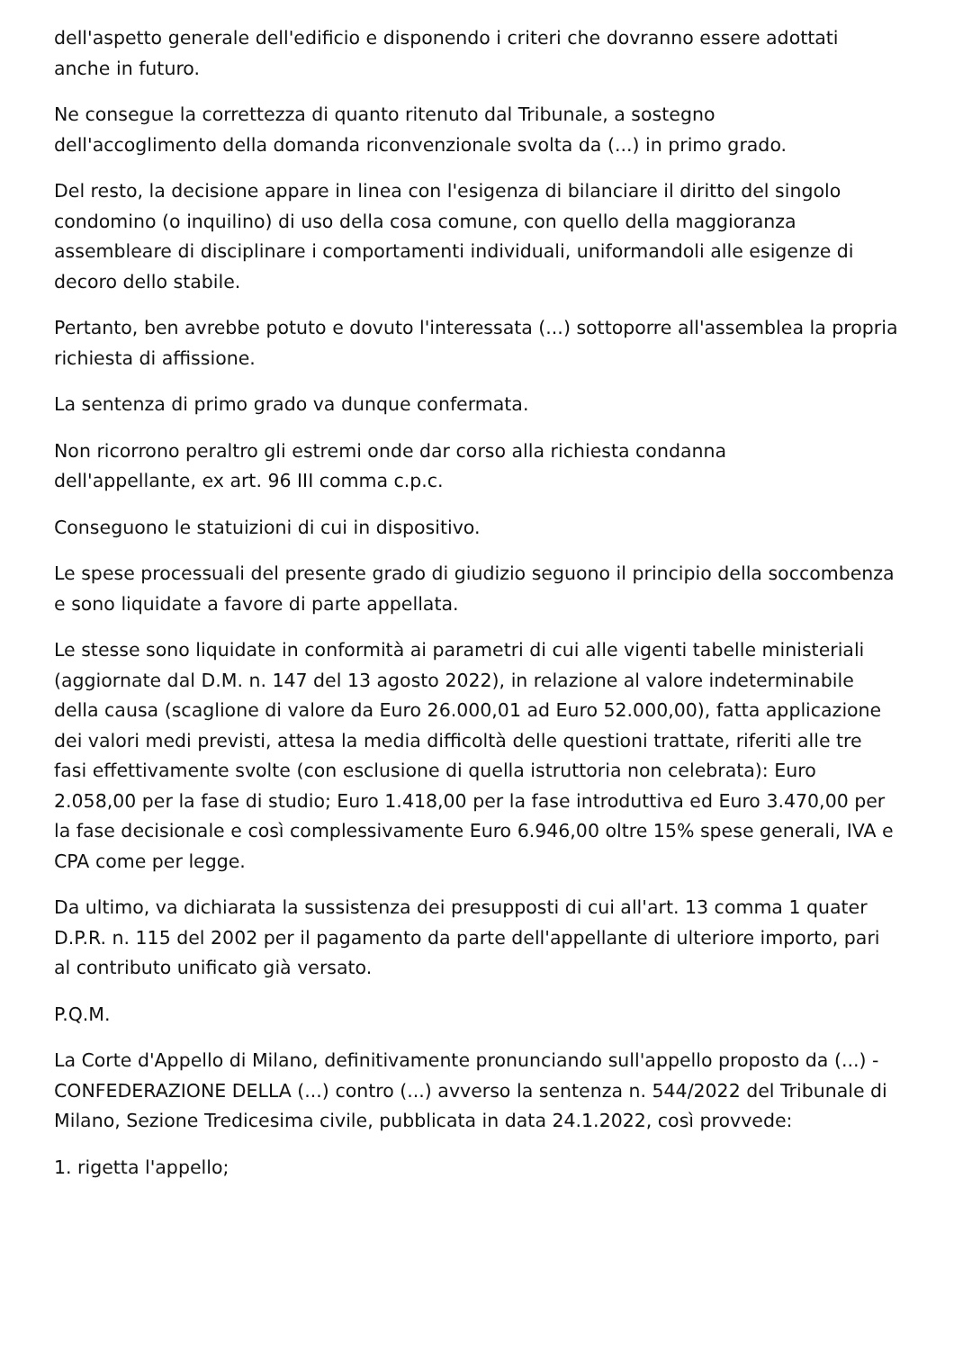dell'aspetto generale dell'edificio e disponendo i criteri che dovranno essere adottati anche in futuro.
Ne consegue la correttezza di quanto ritenuto dal Tribunale, a sostegno
dell'accoglimento della domanda riconvenzionale svolta da (...) in primo grado.
Del resto, la decisione appare in linea con l'esigenza di bilanciare il diritto del singolo condomino (o inquilino) di uso della cosa comune, con quello della maggioranza assembleare di disciplinare i comportamenti individuali, uniformandoli alle esigenze di decoro dello stabile.
Pertanto, ben avrebbe potuto e dovuto l'interessata (...) sottoporre all'assemblea la propria richiesta di affissione.
La sentenza di primo grado va dunque confermata.
Non ricorrono peraltro gli estremi onde dar corso alla richiesta condanna
dell'appellante, ex art. 96 III comma c.p.c.
Conseguono le statuizioni di cui in dispositivo.
Le spese processuali del presente grado di giudizio seguono il principio della soccombenza e sono liquidate a favore di parte appellata.
Le stesse sono liquidate in conformità ai parametri di cui alle vigenti tabelle ministeriali (aggiornate dal D.M. n. 147 del 13 agosto 2022), in relazione al valore indeterminabile della causa (scaglione di valore da Euro 26.000,01 ad Euro 52.000,00), fatta applicazione dei valori medi previsti, attesa la media difficoltà delle questioni trattate, riferiti alle tre fasi effettivamente svolte (con esclusione di quella istruttoria non celebrata): Euro 2.058,00 per la fase di studio; Euro 1.418,00 per la fase introduttiva ed Euro 3.470,00 per la fase decisionale e così complessivamente Euro 6.946,00 oltre 15% spese generali, IVA e CPA come per legge.
Da ultimo, va dichiarata la sussistenza dei presupposti di cui all'art. 13 comma 1 quater D.P.R. n. 115 del 2002 per il pagamento da parte dell'appellante di ulteriore importo, pari al contributo unificato già versato.
P.Q.M.
La Corte d'Appello di Milano, definitivamente pronunciando sull'appello proposto da (...) - CONFEDERAZIONE DELLA (...) contro (...) avverso la sentenza n. 544/2022 del Tribunale di Milano, Sezione Tredicesima civile, pubblicata in data 24.1.2022, così provvede:
1. rigetta l'appello;